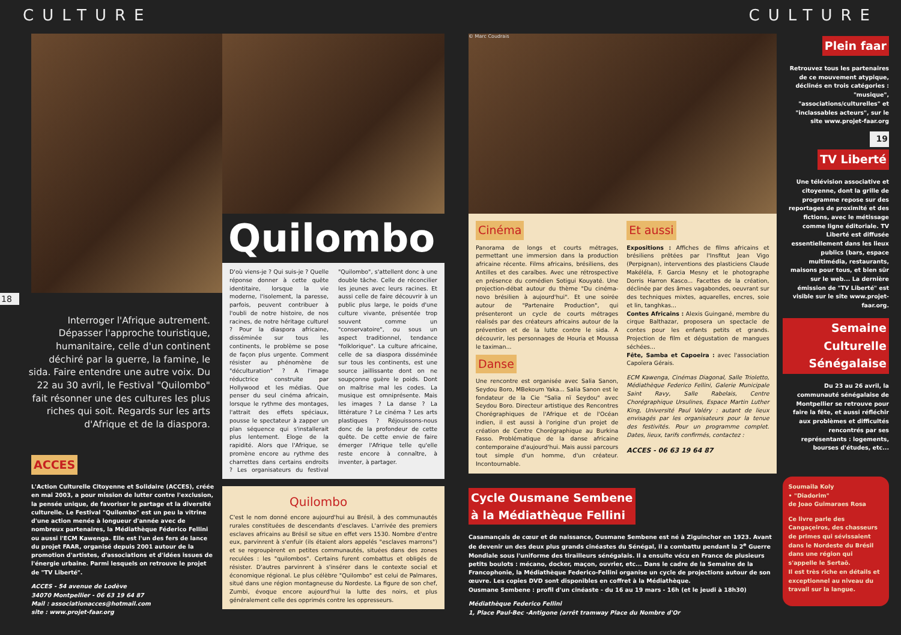CULTURE
18
Interroger l'Afrique autrement. Dépasser l'approche touristique, humanitaire, celle d'un continent déchiré par la guerre, la famine, le sida. Faire entendre une autre voix. Du 22 au 30 avril, le Festival "Quilombo" fait résonner une des cultures les plus riches qui soit. Regards sur les arts d'Afrique et de la diaspora.
ACCES
L'Action Culturelle Citoyenne et Solidaire (ACCES), créée en mai 2003, a pour mission de lutter contre l'exclusion, la pensée unique, de favoriser le partage et la diversité culturelle. Le Festival "Quilombo" est un peu la vitrine d'une action menée à longueur d'année avec de nombreux partenaires, la Médiathèque Féderico Fellini ou aussi l'ECM Kawenga. Elle est l'un des fers de lance du projet FAAR, organisé depuis 2001 autour de la promotion d'artistes, d'associations et d'idées issues de l'énergie urbaine. Parmi lesquels on retrouve le projet de "TV Liberté".
ACCES - 54 avenue de Lodève
34070 Montpellier - 06 63 19 64 87
Mail : associationacces@hotmail.com
site : www.projet-faar.org
Quilombo
D'où viens-je ? Qui suis-je ? Quelle réponse donner à cette quête identitaire, lorsque la vie moderne, l'isolement, la paresse, parfois, peuvent contribuer à l'oubli de notre histoire, de nos racines, de notre héritage culturel ? Pour la diaspora africaine, disséminée sur tous les continents, le problème se pose de façon plus urgente. Comment résister au phénomène de "déculturation" ? A l'image réductrice construite par Hollywood et les médias. Que penser du seul cinéma africain, lorsque le rythme des montages, l'attrait des effets spéciaux, pousse le spectateur à zapper un plan séquence qui s'installerait plus lentement. Eloge de la rapidité. Alors que l'Afrique, se promène encore au rythme des charrettes dans certains endroits ? Les organisateurs du festival "Quilombo", s'attellent donc à une double tâche. Celle de réconcilier les jeunes avec leurs racines. Et aussi celle de faire découvrir à un public plus large, le poids d'une culture vivante, présentée trop souvent comme un "conservatoire", ou sous un aspect traditionnel, tendance "folklorique". La culture africaine, celle de sa diaspora disséminée sur tous les continents, est une source jaillissante dont on ne soupçonne guère le poids. Dont on maîtrise mal les codes. La musique est omniprésente. Mais les images ? La danse ? La littérature ? Le cinéma ? Les arts plastiques ? Réjouissons-nous donc de la profondeur de cette quête. De cette envie de faire émerger l'Afrique telle qu'elle reste encore à connaître, à inventer, à partager.
Quilombo
C'est le nom donné encore aujourd'hui au Brésil, à des communautés rurales constituées de descendants d'esclaves. L'arrivée des premiers esclaves africains au Brésil se situe en effet vers 1530. Nombre d'entre eux, parvinrent à s'enfuir (ils étaient alors appelés "esclaves marrons") et se regroupèrent en petites communautés, situées dans des zones reculées : les "quilombos". Certains furent combattus et obligés de résister. D'autres parvinrent à s'insérer dans le contexte social et économique régional. Le plus célèbre "Quilombo" est celui de Palmares, situé dans une région montagneuse du Nordeste. La figure de son chef, Zumbi, évoque encore aujourd'hui la lutte des noirs, et plus généralement celle des opprimés contre les oppresseurs.
CULTURE
© Marc Coudrais
Cinéma
Panorama de longs et courts métrages, permettant une immersion dans la production africaine récente. Films africains, brésiliens, des Antilles et des caraïbes. Avec une rétrospective en présence du comédien Sotigui Kouyaté. Une projection-débat autour du thème "Du cinéma-novo brésilien à aujourd'hui". Et une soirée autour de "Partenaire Production", qui présenteront un cycle de courts métrages réalisés par des créateurs africains autour de la prévention et de la lutte contre le sida. A découvrir, les personnages de Houria et Moussa le taximan...
Danse
Une rencontre est organisée avec Salia Sanon, Seydou Boro, MBekoum Yaka... Salia Sanon est le fondateur de la Cie "Salia nï Seydou" avec Seydou Boro. Directeur artistique des Rencontres Chorégraphiques de l'Afrique et de l'Océan indien, il est aussi à l'origine d'un projet de création de Centre Chorégraphique au Burkina Fasso. Problématique de la danse africaine contemporaine d'aujourd'hui. Mais aussi parcours tout simple d'un homme, d'un créateur. Incontournable.
Et aussi
Expositions : Affiches de films africains et brésiliens prêtées par l'Insfitut Jean Vigo (Perpignan), interventions des plasticiens Claude Makéléla, F. Garcia Mesny et le photographe Dorris Harron Kasco... Facettes de la création, déclinée par des âmes vagabondes, oeuvrant sur des techniques mixtes, aquarelles, encres, soie et lin, tanghkas...
Contes Africains : Alexis Guingané, membre du cirque Balthazar, proposera un spectacle de contes pour les enfants petits et grands. Projection de film et dégustation de mangues séchées...
Fête, Samba et Capoeira : avec l'association Capoïera Gérais.
ECM Kawenga, Cinémas Diagonal, Salle Trioletto, Médiathèque Federico Fellini, Galerie Municipale Saint Ravy, Salle Rabelais, Centre Chorégraphique Ursulines, Espace Martin Luther King, Université Paul Valéry : autant de lieux envisagés par les organisateurs pour la tenue des festivités. Pour un programme complet. Dates, lieux, tarifs confirmés, contactez :
ACCES - 06 63 19 64 87
Cycle Ousmane Sembene
à la Médiathèque Fellini
Casamançais de cœur et de naissance, Ousmane Sembene est né à Ziguinchor en 1923. Avant de devenir un des deux plus grands cinéastes du Sénégal, il a combattu pendant la 2<sup>e</sup> Guerre Mondiale sous l'uniforme des tirailleurs sénégalais. Il a ensuite vécu en France de plusieurs petits boulots : mécano, docker, maçon, ouvrier, etc... Dans le cadre de la Semaine de la Francophonie, la Médiathèque Federico-Fellini organise un cycle de projections autour de son œuvre. Les copies DVD sont disponibles en coffret à la Médiathèque.
Ousmane Sembene : profil d'un cinéaste - du 16 au 19 mars - 16h (et le jeudi à 18h30)
Médiathèque Federico Fellini
1, Place Paul-Bec -Antigone (arrêt tramway Place du Nombre d'Or
Plein faar
Retrouvez tous les partenaires de ce mouvement atypique, déclinés en trois catégories : "musique", "associations/culturelles" et "inclassables acteurs", sur le site www.projet-faar.org
19
TV Liberté
Une télévision associative et citoyenne, dont la grille de programme repose sur des reportages de proximité et des fictions, avec le métissage comme ligne éditoriale. TV Liberté est diffusée essentiellement dans les lieux publics (bars, espace multimédia, restaurants, maisons pour tous, et bien sûr sur le web... La dernière émission de "TV Liberté" est visible sur le site www.projet-faar.org.
Semaine Culturelle
Sénégalaise
Du 23 au 26 avril, la communauté sénégalaise de Montpellier se retrouve pour faire la fête, et aussi réfléchir aux problèmes et difficultés rencontrés par ses représentants : logements, bourses d'études, etc...
Soumaila Koly
• "Diadorim"
de Joao Guimaraes Rosa
Ce livre parle des Cangaçeiros, des chasseurs de primes qui sévissaient dans le Nordeste du Brésil dans une région qui s'appelle le Sertaõ.
Il est très riche en détails et exceptionnel au niveau du travail sur la langue.